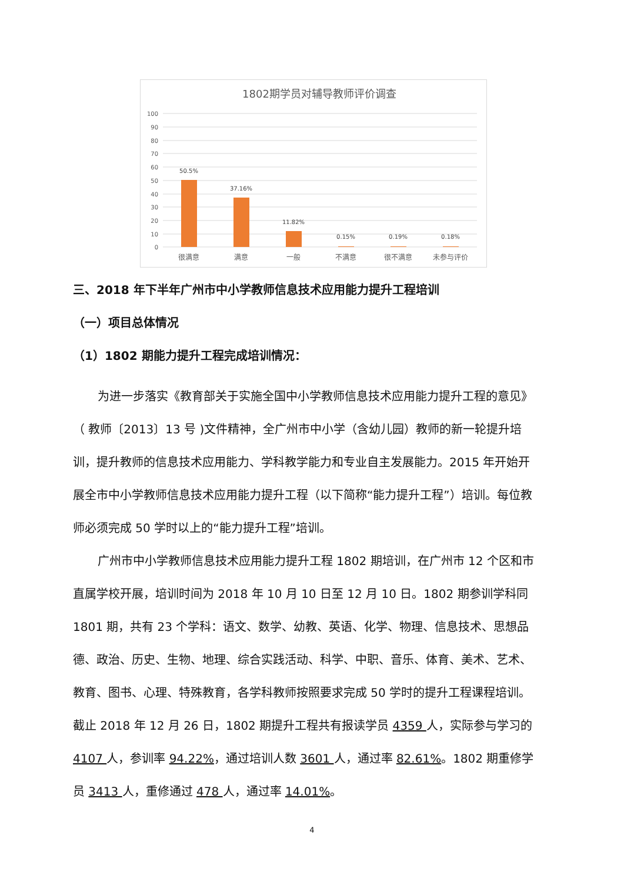1802期学员对辅导教师评价调查
100
90
80
70
60
50
40
30
20
10
0
50.5%
37.16%
11.82%
0.15%
0.19%
0.18%
很满意
满意
一般
不满意
很不满意
未参与评价
三、2018 年下半年广州市中小学教师信息技术应用能力提升工程培训
（一）项目总体情况
（1）1802 期能力提升工程完成培训情况：
为进一步落实《教育部关于实施全国中小学教师信息技术应用能力提升工程的意见》（ 教师〔2013〕13 号 )文件精神，全广州市中小学（含幼儿园）教师的新一轮提升培训，提升教师的信息技术应用能力、学科教学能力和专业自主发展能力。2015 年开始开展全市中小学教师信息技术应用能力提升工程（以下简称“能力提升工程”）培训。每位教师必须完成 50 学时以上的“能力提升工程”培训。
广州市中小学教师信息技术应用能力提升工程 1802 期培训，在广州市 12 个区和市直属学校开展，培训时间为 2018 年 10 月 10 日至 12 月 10 日。1802 期参训学科同 1801 期，共有 23 个学科：语文、数学、幼教、英语、化学、物理、信息技术、思想品德、政治、历史、生物、地理、综合实践活动、科学、中职、音乐、体育、美术、艺术、教育、图书、心理、特殊教育，各学科教师按照要求完成 50 学时的提升工程课程培训。截止 2018 年 12 月 26 日，1802 期提升工程共有报读学员 4359 人，实际参与学习的 4107 人，参训率 94.22%，通过培训人数 3601 人，通过率 82.61%。1802 期重修学员 3413 人，重修通过 478 人，通过率 14.01%。
4